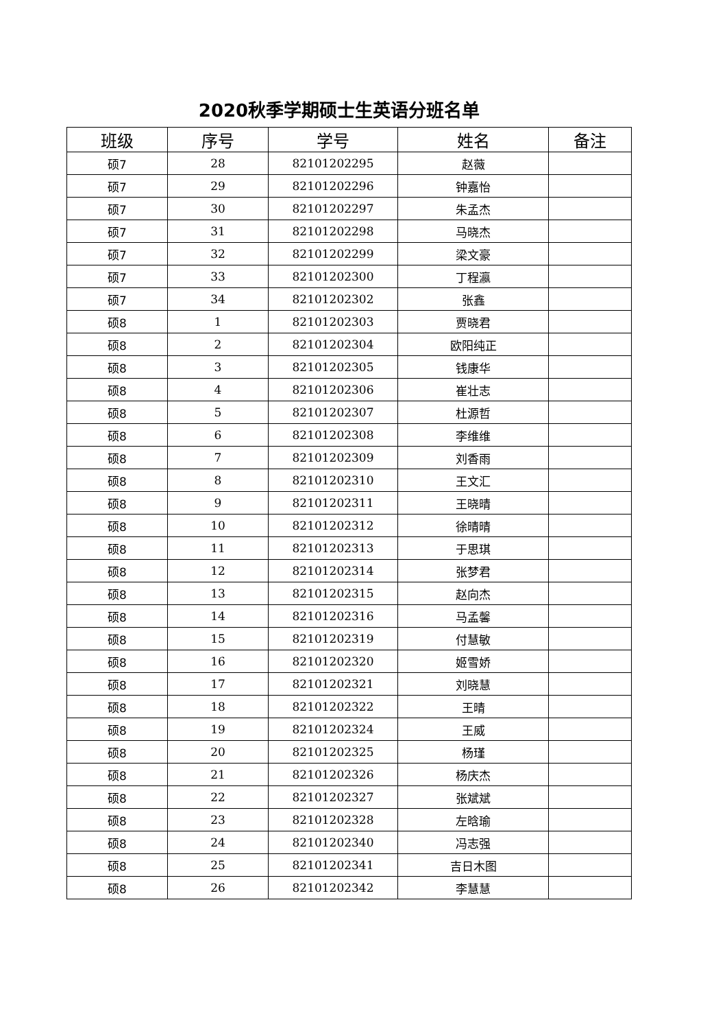2020秋季学期硕士生英语分班名单
| 班级 | 序号 | 学号 | 姓名 | 备注 |
| --- | --- | --- | --- | --- |
| 硕7 | 28 | 82101202295 | 赵薇 | |
| 硕7 | 29 | 82101202296 | 钟嘉怡 | |
| 硕7 | 30 | 82101202297 | 朱孟杰 | |
| 硕7 | 31 | 82101202298 | 马晓杰 | |
| 硕7 | 32 | 82101202299 | 梁文豪 | |
| 硕7 | 33 | 82101202300 | 丁程瀛 | |
| 硕7 | 34 | 82101202302 | 张鑫 | |
| 硕8 | 1 | 82101202303 | 贾晓君 | |
| 硕8 | 2 | 82101202304 | 欧阳纯正 | |
| 硕8 | 3 | 82101202305 | 钱康华 | |
| 硕8 | 4 | 82101202306 | 崔壮志 | |
| 硕8 | 5 | 82101202307 | 杜源哲 | |
| 硕8 | 6 | 82101202308 | 李维维 | |
| 硕8 | 7 | 82101202309 | 刘香雨 | |
| 硕8 | 8 | 82101202310 | 王文汇 | |
| 硕8 | 9 | 82101202311 | 王晓晴 | |
| 硕8 | 10 | 82101202312 | 徐晴晴 | |
| 硕8 | 11 | 82101202313 | 于思琪 | |
| 硕8 | 12 | 82101202314 | 张梦君 | |
| 硕8 | 13 | 82101202315 | 赵向杰 | |
| 硕8 | 14 | 82101202316 | 马孟馨 | |
| 硕8 | 15 | 82101202319 | 付慧敏 | |
| 硕8 | 16 | 82101202320 | 姬雪娇 | |
| 硕8 | 17 | 82101202321 | 刘晓慧 | |
| 硕8 | 18 | 82101202322 | 王晴 | |
| 硕8 | 19 | 82101202324 | 王威 | |
| 硕8 | 20 | 82101202325 | 杨瑾 | |
| 硕8 | 21 | 82101202326 | 杨庆杰 | |
| 硕8 | 22 | 82101202327 | 张斌斌 | |
| 硕8 | 23 | 82101202328 | 左晗瑜 | |
| 硕8 | 24 | 82101202340 | 冯志强 | |
| 硕8 | 25 | 82101202341 | 吉日木图 | |
| 硕8 | 26 | 82101202342 | 李慧慧 | |